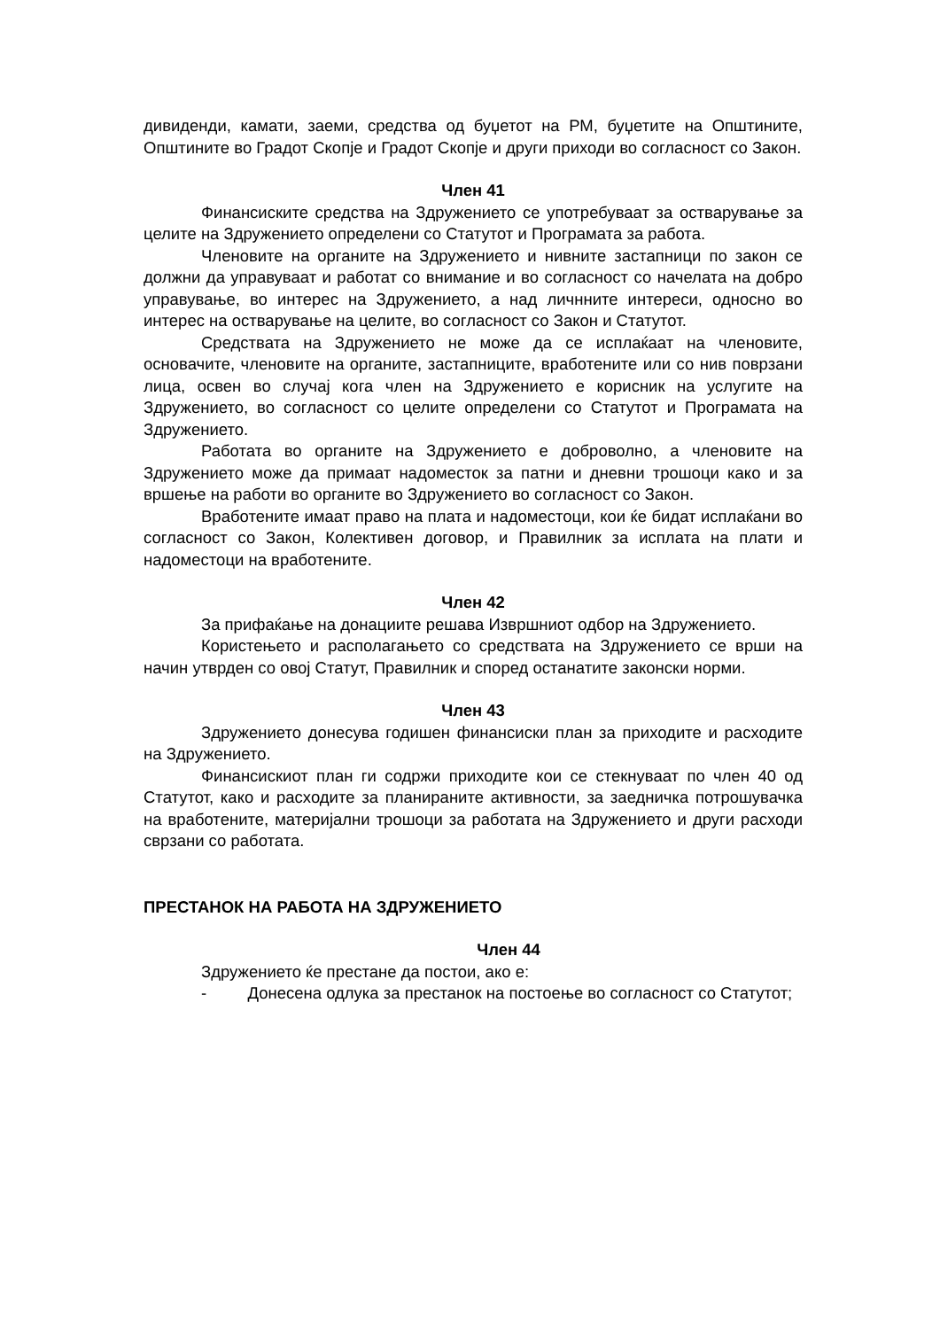дивиденди, камати, заеми, средства од буџетот на РМ, буџетите на Општините, Општините во Градот Скопје и Градот Скопје и други приходи во согласност со Закон.
Член 41
Финансиските средства на Здружението се употребуваат за остварување за целите на Здружението определени со Статутот и Програмата за работа.
Членовите на органите на Здружението и нивните застапници по закон се должни да управуваат и работат со внимание и во согласност со начелата на добро управување, во интерес на Здружението, а над личнните интереси, односно во интерес на остварување на целите, во согласност со Закон и Статутот.
Средствата на Здружението не може да се исплаќаат на членовите, основачите, членовите на органите, застапниците, вработените или со нив поврзани лица, освен во случај кога член на Здружението е корисник на услугите на Здружението, во согласност со целите определени со Статутот и Програмата на Здружението.
Работата во органите на Здружението е доброволно, а членовите на Здружението може да примаат надоместок за патни и дневни трошоци како и за вршење на работи во органите во Здружението во согласност со Закон.
Вработените имаат право на плата и надоместоци, кои ќе бидат исплаќани во согласност со Закон, Колективен договор, и Правилник за исплата на плати и надоместоци на вработените.
Член 42
За прифаќање на донациите решава Извршниот одбор на Здружението.
Користењето и располагањето со средствата на Здружението се врши на начин утврден со овој Статут, Правилник и според останатите законски норми.
Член 43
Здружението донесува годишен финансиски план за приходите и расходите на Здружението.
Финансискиот план ги содржи приходите кои се стекнуваат по член 40 од Статутот, како и расходите за планираните активности, за заедничка потрошувачка на вработените, материјални трошоци за работата на Здружението и други расходи сврзани со работата.
ПРЕСТАНОК НА РАБОТА НА ЗДРУЖЕНИЕТО
Член 44
Здружението ќе престане да постои, ако е:
- Донесена одлука за престанок на постоење во согласност со Статутот;